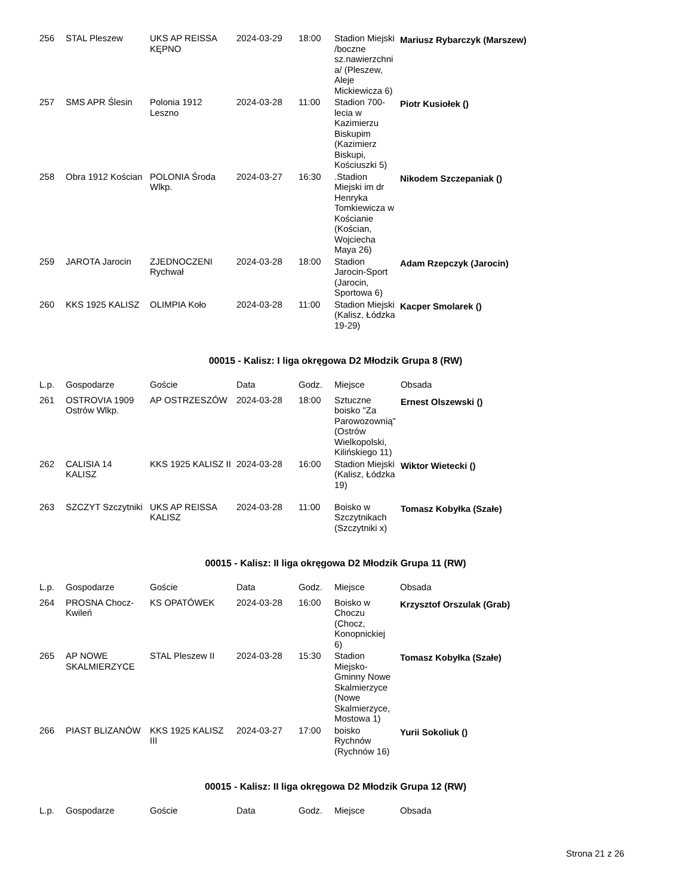| 256 | STAL Pleszew | UKS AP REISSA KĘPNO | 2024-03-29 | 18:00 | Stadion Miejski /boczne sz.nawierzchni a/ (Pleszew, Aleje Mickiewicza 6) | Mariusz Rybarczyk (Marszew) |
| 257 | SMS APR Ślesin | Polonia 1912 Leszno | 2024-03-28 | 11:00 | Stadion 700-lecia w Kazimierzu Biskupim (Kazimierz Biskupi, Kościuszki 5) | Piotr Kusiołek () |
| 258 | Obra 1912 Kościan | POLONIA Środa Wlkp. | 2024-03-27 | 16:30 | .Stadion Miejski im dr Henryka Tomkiewicza w Kościanie (Kościan, Wojciecha Maya 26) | Nikodem Szczepaniak () |
| 259 | JAROTA Jarocin | ZJEDNOCZENI Rychwał | 2024-03-28 | 18:00 | Stadion Jarocin-Sport (Jarocin, Sportowa 6) | Adam Rzepczyk (Jarocin) |
| 260 | KKS 1925 KALISZ | OLIMPIA Koło | 2024-03-28 | 11:00 | Stadion Miejski (Kalisz, Łódzka 19-29) | Kacper Smolarek () |
00015 - Kalisz: I liga okręgowa D2 Młodzik Grupa 8 (RW)
| L.p. | Gospodarze | Goście | Data | Godz. | Miejsce | Obsada |
| --- | --- | --- | --- | --- | --- | --- |
| 261 | OSTROVIA 1909 Ostrów Wlkp. | AP OSTRZESZÓW | 2024-03-28 | 18:00 | Sztuczne boisko "Za Parowozownią" (Ostrów Wielkopolski, Kilińskiego 11) | Ernest Olszewski () |
| 262 | CALISIA 14 KALISZ | KKS 1925 KALISZ II | 2024-03-28 | 16:00 | Stadion Miejski (Kalisz, Łódzka 19) | Wiktor Wietecki () |
| 263 | SZCZYT Szczytniki | UKS AP REISSA KALISZ | 2024-03-28 | 11:00 | Boisko w Szczytnikach (Szczytniki x) | Tomasz Kobyłka (Szałe) |
00015 - Kalisz: II liga okręgowa D2 Młodzik Grupa 11 (RW)
| L.p. | Gospodarze | Goście | Data | Godz. | Miejsce | Obsada |
| --- | --- | --- | --- | --- | --- | --- |
| 264 | PROSNA Chocz-Kwileń | KS OPATÓWEK | 2024-03-28 | 16:00 | Boisko w Choczu (Chocz, Konopnickiej 6) | Krzysztof Orszulak (Grab) |
| 265 | AP NOWE SKALMIERZYCE | STAL Pleszew II | 2024-03-28 | 15:30 | Stadion Miejsko-Gminny Nowe Skalmierzyce (Nowe Skalmierzyce, Mostowa 1) | Tomasz Kobyłka (Szałe) |
| 266 | PIAST BLIZANÓW | KKS 1925 KALISZ III | 2024-03-27 | 17:00 | boisko Rychnów (Rychnów 16) | Yurii Sokoliuk () |
00015 - Kalisz: II liga okręgowa D2 Młodzik Grupa 12 (RW)
| L.p. | Gospodarze | Goście | Data | Godz. | Miejsce | Obsada |
| --- | --- | --- | --- | --- | --- | --- |
Strona 21 z 26